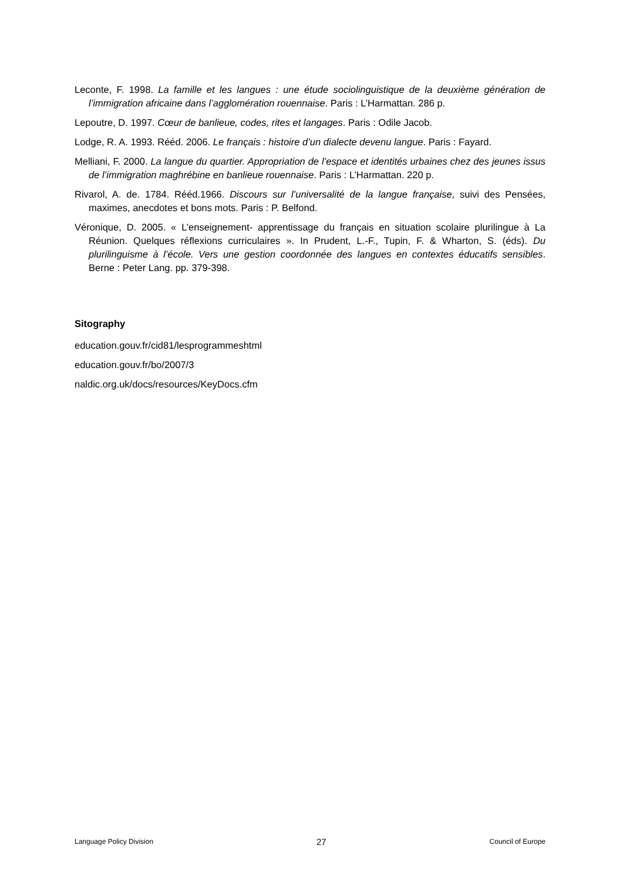Leconte, F. 1998. La famille et les langues : une étude sociolinguistique de la deuxième génération de l’immigration africaine dans l’agglomération rouennaise. Paris : L’Harmattan. 286 p.
Lepoutre, D. 1997. Cœur de banlieue, codes, rites et langages. Paris : Odile Jacob.
Lodge, R. A. 1993. Rééd. 2006. Le français : histoire d’un dialecte devenu langue. Paris : Fayard.
Melliani, F. 2000. La langue du quartier. Appropriation de l’espace et identités urbaines chez des jeunes issus de l’immigration maghrébine en banlieue rouennaise. Paris : L’Harmattan. 220 p.
Rivarol, A. de. 1784. Rééd.1966. Discours sur l’universalité de la langue française, suivi des Pensées, maximes, anecdotes et bons mots. Paris : P. Belfond.
Véronique, D. 2005. « L’enseignement- apprentissage du français en situation scolaire plurilingue à La Réunion. Quelques réflexions curriculaires ». In Prudent, L.-F., Tupin, F. & Wharton, S. (éds). Du plurilinguisme à l’école. Vers une gestion coordonnée des langues en contextes éducatifs sensibles. Berne : Peter Lang. pp. 379-398.
Sitography
education.gouv.fr/cid81/lesprogrammeshtml
education.gouv.fr/bo/2007/3
naldic.org.uk/docs/resources/KeyDocs.cfm
Language Policy Division 27 Council of Europe